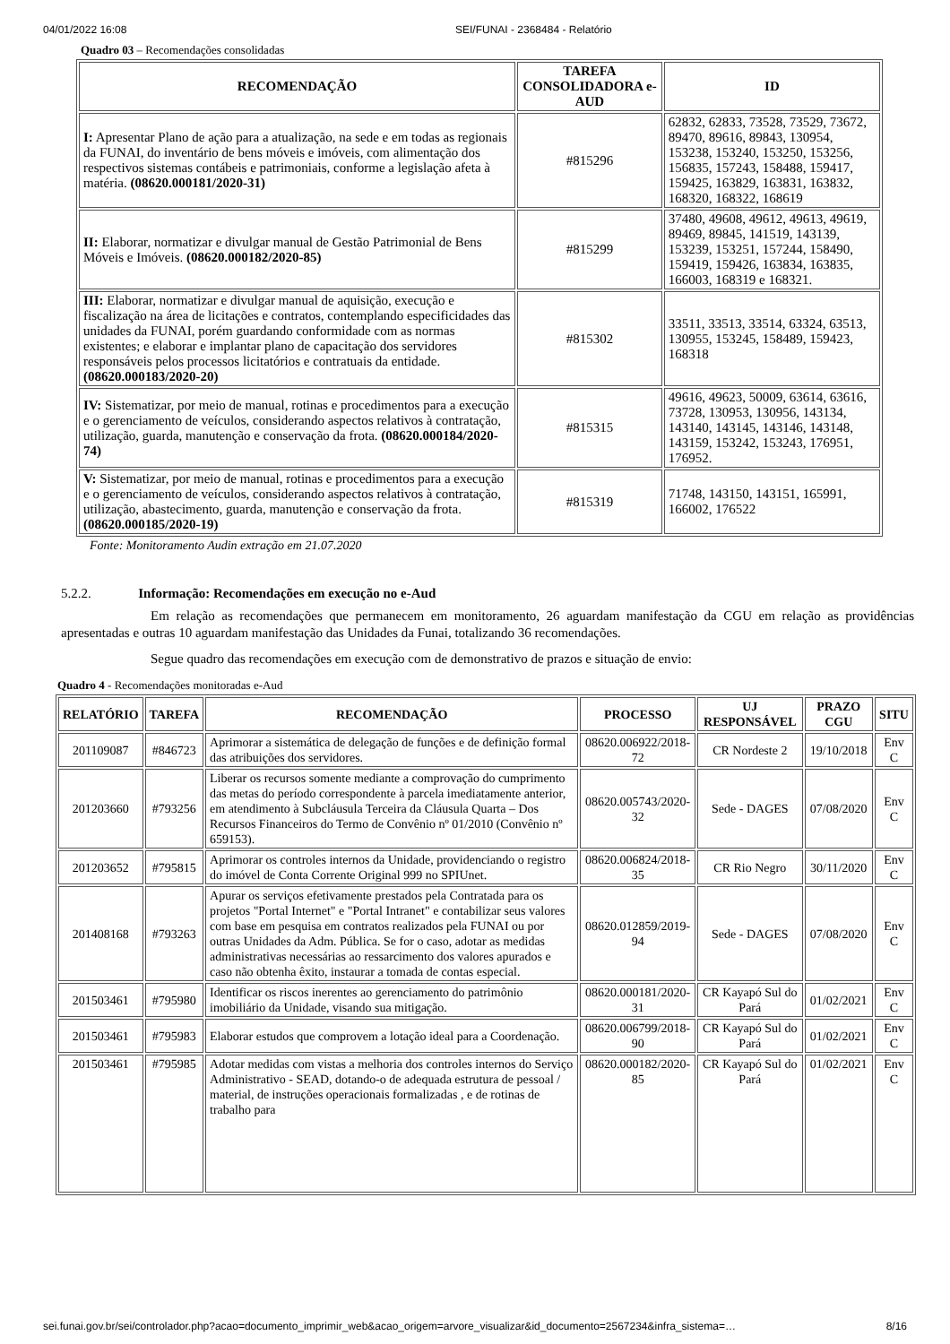04/01/2022 16:08 SEI/FUNAI - 2368484 - Relatório
Quadro 03 – Recomendações consolidadas
| RECOMENDAÇÃO | TAREFA CONSOLIDADORA e-AUD | ID |
| --- | --- | --- |
| I: Apresentar Plano de ação para a atualização, na sede e em todas as regionais da FUNAI, do inventário de bens móveis e imóveis, com alimentação dos respectivos sistemas contábeis e patrimoniais, conforme a legislação afeta à matéria. (08620.000181/2020-31) | #815296 | 62832, 62833, 73528, 73529, 73672, 89470, 89616, 89843, 130954, 153238, 153240, 153250, 153256, 156835, 157243, 158488, 159417, 159425, 163829, 163831, 163832, 168320, 168322, 168619 |
| II: Elaborar, normatizar e divulgar manual de Gestão Patrimonial de Bens Móveis e Imóveis. (08620.000182/2020-85) | #815299 | 37480, 49608, 49612, 49613, 49619, 89469, 89845, 141519, 143139, 153239, 153251, 157244, 158490, 159419, 159426, 163834, 163835, 166003, 168319 e 168321. |
| III: Elaborar, normatizar e divulgar manual de aquisição, execução e fiscalização na área de licitações e contratos, contemplando especificidades das unidades da FUNAI, porém guardando conformidade com as normas existentes; e elaborar e implantar plano de capacitação dos servidores responsáveis pelos processos licitatórios e contratuais da entidade. (08620.000183/2020-20) | #815302 | 33511, 33513, 33514, 63324, 63513, 130955, 153245, 158489, 159423, 168318 |
| IV: Sistematizar, por meio de manual, rotinas e procedimentos para a execução e o gerenciamento de veículos, considerando aspectos relativos à contratação, utilização, guarda, manutenção e conservação da frota. (08620.000184/2020-74) | #815315 | 49616, 49623, 50009, 63614, 63616, 73728, 130953, 130956, 143134, 143140, 143145, 143146, 143148, 143159, 153242, 153243, 176951, 176952. |
| V: Sistematizar, por meio de manual, rotinas e procedimentos para a execução e o gerenciamento de veículos, considerando aspectos relativos à contratação, utilização, abastecimento, guarda, manutenção e conservação da frota. (08620.000185/2020-19) | #815319 | 71748, 143150, 143151, 165991, 166002, 176522 |
Fonte: Monitoramento Audin extração em 21.07.2020
5.2.2. Informação: Recomendações em execução no e-Aud
Em relação as recomendações que permanecem em monitoramento, 26 aguardam manifestação da CGU em relação as providências apresentadas e outras 10 aguardam manifestação das Unidades da Funai, totalizando 36 recomendações.
Segue quadro das recomendações em execução com de demonstrativo de prazos e situação de envio:
Quadro 4 - Recomendações monitoradas e-Aud
| RELATÓRIO | TAREFA | RECOMENDAÇÃO | PROCESSO | UJ RESPONSÁVEL | PRAZO CGU | SITU |
| --- | --- | --- | --- | --- | --- | --- |
| 201109087 | #846723 | Aprimorar a sistemática de delegação de funções e de definição formal das atribuições dos servidores. | 08620.006922/2018-72 | CR Nordeste 2 | 19/10/2018 | Env C |
| 201203660 | #793256 | Liberar os recursos somente mediante a comprovação do cumprimento das metas do período correspondente à parcela imediatamente anterior, em atendimento à Subcláusula Terceira da Cláusula Quarta – Dos Recursos Financeiros do Termo de Convênio nº 01/2010 (Convênio nº 659153). | 08620.005743/2020-32 | Sede - DAGES | 07/08/2020 | Env C |
| 201203652 | #795815 | Aprimorar os controles internos da Unidade, providenciando o registro do imóvel de Conta Corrente Original 999 no SPIUnet. | 08620.006824/2018-35 | CR Rio Negro | 30/11/2020 | Env C |
| 201408168 | #793263 | Apurar os serviços efetivamente prestados pela Contratada para os projetos "Portal Internet" e "Portal Intranet" e contabilizar seus valores com base em pesquisa em contratos realizados pela FUNAI ou por outras Unidades da Adm. Pública. Se for o caso, adotar as medidas administrativas necessárias ao ressarcimento dos valores apurados e caso não obtenha êxito, instaurar a tomada de contas especial. | 08620.012859/2019-94 | Sede - DAGES | 07/08/2020 | Env C |
| 201503461 | #795980 | Identificar os riscos inerentes ao gerenciamento do patrimônio imobiliário da Unidade, visando sua mitigação. | 08620.000181/2020-31 | CR Kayapó Sul do Pará | 01/02/2021 | Env C |
| 201503461 | #795983 | Elaborar estudos que comprovem a lotação ideal para a Coordenação. | 08620.006799/2018-90 | CR Kayapó Sul do Pará | 01/02/2021 | Env C |
| 201503461 | #795985 | Adotar medidas com vistas a melhoria dos controles internos do Serviço Administrativo - SEAD, dotando-o de adequada estrutura de pessoal / material, de instruções operacionais formalizadas , e de rotinas de trabalho para | 08620.000182/2020-85 | CR Kayapó Sul do Pará | 01/02/2021 | Env C |
sei.funai.gov.br/sei/controlador.php?acao=documento_imprimir_web&acao_origem=arvore_visualizar&id_documento=2567234&infra_sistema=… 8/16